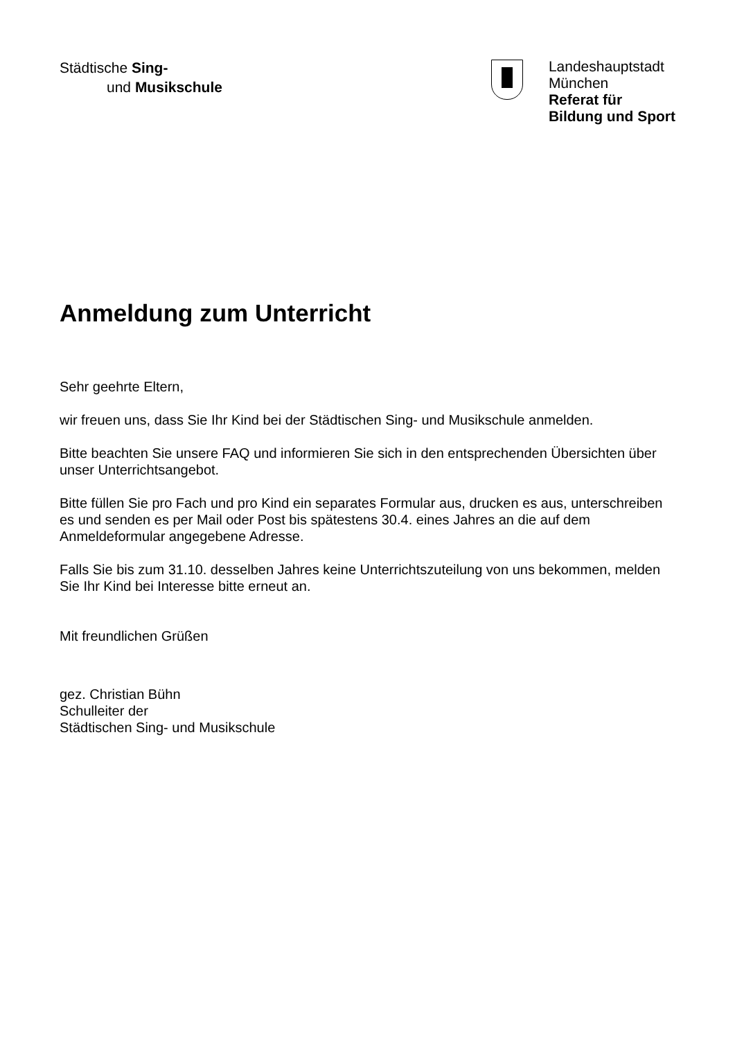Städtische Sing-
und Musikschule
Landeshauptstadt
München
Referat für
Bildung und Sport
Anmeldung zum Unterricht
Sehr geehrte Eltern,
wir freuen uns, dass Sie Ihr Kind bei der Städtischen Sing- und Musikschule anmelden.
Bitte beachten Sie unsere FAQ und informieren Sie sich in den entsprechenden Übersichten über unser Unterrichtsangebot.
Bitte füllen Sie pro Fach und pro Kind ein separates Formular aus, drucken es aus, unterschreiben es und senden es per Mail oder Post bis spätestens 30.4. eines Jahres an die auf dem Anmeldeformular angegebene Adresse.
Falls Sie bis zum 31.10. desselben Jahres keine Unterrichtszuteilung von uns bekommen, melden Sie Ihr Kind bei Interesse bitte erneut an.
Mit freundlichen Grüßen
gez. Christian Bühn
Schulleiter der
Städtischen Sing- und Musikschule